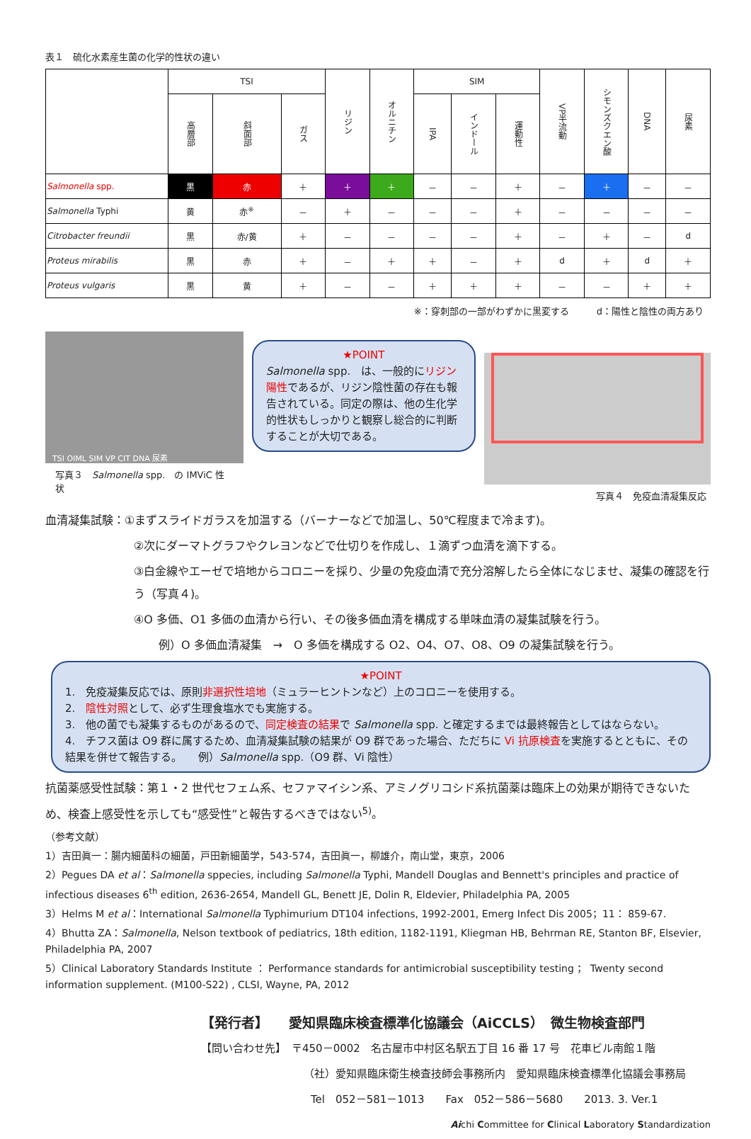表１　硫化水素産生菌の化学的性状の違い
| | TSI | | | リジン | オルニチン | SIM | | | VP半流動 | シモンズクエン酸 | DNA | 尿素 |
| --- | --- | --- | --- | --- | --- | --- | --- | --- | --- | --- | --- | --- |
| | 高層部 | 斜面部 | ガス | | | IPA | インドール | 運動性 | | | | |
| Salmonella spp. | 黒 | 赤 | ＋ | ＋ | ＋ | － | － | ＋ | － | ＋ | － | － |
| Salmonella Typhi | 黄 | 赤<sup>※</sup> | － | ＋ | － | － | － | ＋ | － | － | － | － |
| Citrobacter freundii | 黒 | 赤/黄 | ＋ | － | － | － | － | ＋ | － | ＋ | － | d |
| Proteus mirabilis | 黒 | 赤 | ＋ | － | ＋ | ＋ | － | ＋ | d | ＋ | d | ＋ |
| Proteus vulgaris | 黒 | 黄 | ＋ | － | － | ＋ | ＋ | ＋ | － | － | ＋ | ＋ |
※：穿刺部の一部がわずかに黒変する　　　d：陽性と陰性の両方あり
TSI OIML SIM VP CIT DNA 尿素
写真３　Salmonella spp.　の IMViC 性状
★POINT
Salmonella spp.　は、一般的にリジン陽性であるが、リジン陰性菌の存在も報告されている。同定の際は、他の生化学的性状もしっかりと観察し総合的に判断することが大切である。
写真４　免疫血清凝集反応
血清凝集試験：①まずスライドガラスを加温する（バーナーなどで加温し、50℃程度まで冷ます)。
②次にダーマトグラフやクレヨンなどで仕切りを作成し、１滴ずつ血清を滴下する。
③白金線やエーゼで培地からコロニーを採り、少量の免疫血清で充分溶解したら全体になじませ、凝集の確認を行う（写真４)。
④O 多価、O1 多価の血清から行い、その後多価血清を構成する単味血清の凝集試験を行う。
例）O 多価血清凝集　→　O 多価を構成する O2、O4、O7、O8、O9 の凝集試験を行う。
★POINT
1.　免疫凝集反応では、原則非選択性培地（ミュラーヒントンなど）上のコロニーを使用する。
2.　陰性対照として、必ず生理食塩水でも実施する。
3.　他の菌でも凝集するものがあるので、同定検査の結果で Salmonella spp. と確定するまでは最終報告としてはならない。
4.　チフス菌は O9 群に属するため、血清凝集試験の結果が O9 群であった場合、ただちに Vi 抗原検査を実施するとともに、その結果を併せて報告する。　　例）Salmonella spp.（O9 群、Vi 陰性）
抗菌薬感受性試験：第１・2 世代セフェム系、セファマイシン系、アミノグリコシド系抗菌薬は臨床上の効果が期待できないため、検査上感受性を示しても“感受性”と報告するべきではない<sup>5)</sup>。
（参考文献）
1）吉田眞一：腸内細菌科の細菌，戸田新細菌学，543-574，吉田眞一，柳雄介，南山堂，東京，2006
2）Pegues DA et al：Salmonella sppecies, including Salmonella Typhi, Mandell Douglas and Bennett's principles and practice of infectious diseases 6<sup>th</sup> edition, 2636-2654, Mandell GL, Benett JE, Dolin R, Eldevier, Philadelphia PA, 2005
3）Helms M et al：International Salmonella Typhimurium DT104 infections, 1992-2001, Emerg Infect Dis 2005；11： 859-67.
4）Bhutta ZA：Salmonella, Nelson textbook of pediatrics, 18th edition, 1182-1191, Kliegman HB, Behrman RE, Stanton BF, Elsevier, Philadelphia PA, 2007
5）Clinical Laboratory Standards Institute ： Performance standards for antimicrobial susceptibility testing ； Twenty second information supplement. (M100-S22) , CLSI, Wayne, PA, 2012
【発行者】　　愛知県臨床検査標準化協議会（AiCCLS）　微生物検査部門
【問い合わせ先】　〒450－0002　名古屋市中村区名駅五丁目 16 番 17 号　花車ビル南館１階
（社）愛知県臨床衛生検査技師会事務所内　愛知県臨床検査標準化協議会事務局
Tel　052－581－1013　　Fax　052－586－5680　　2013. 3. Ver.1
Aichi Committee for Clinical Laboratory Standardization